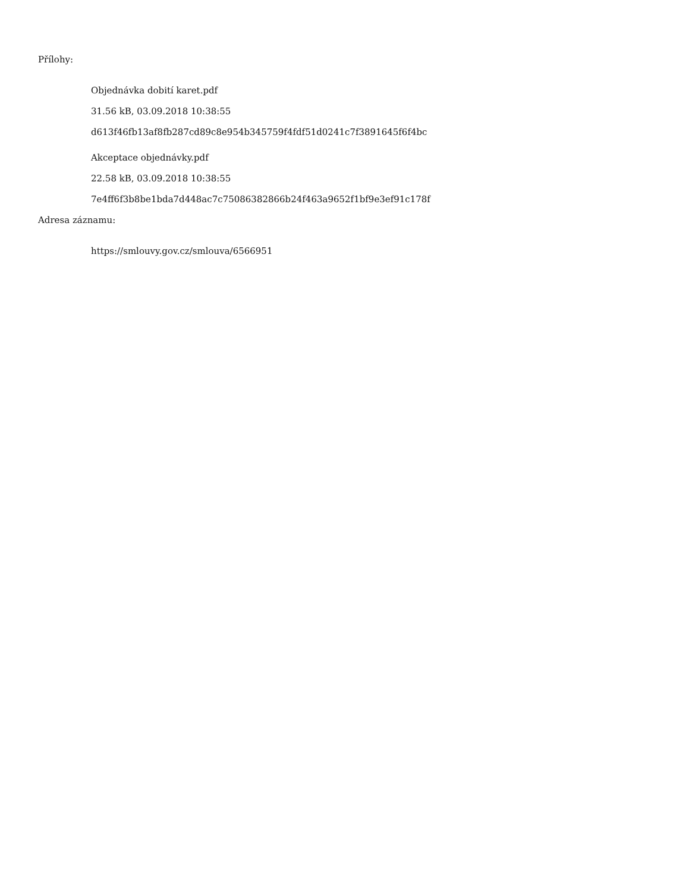Přílohy:
Objednávka dobití karet.pdf
31.56 kB, 03.09.2018 10:38:55
d613f46fb13af8fb287cd89c8e954b345759f4fdf51d0241c7f3891645f6f4bc
Akceptace objednávky.pdf
22.58 kB, 03.09.2018 10:38:55
7e4ff6f3b8be1bda7d448ac7c75086382866b24f463a9652f1bf9e3ef91c178f
Adresa záznamu:
https://smlouvy.gov.cz/smlouva/6566951